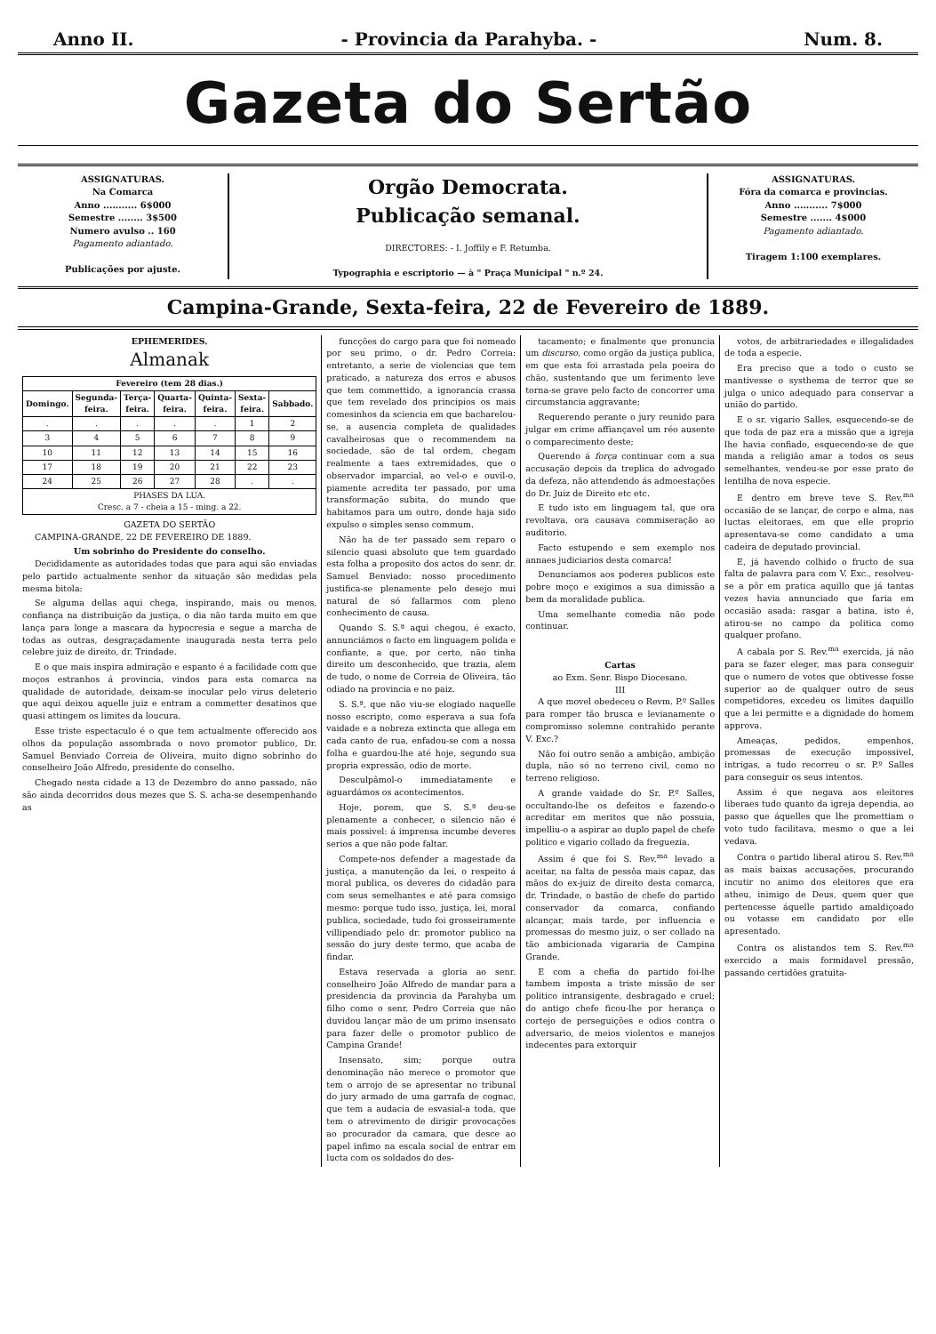Anno II. - Provincia da Parahyba. - Num. 8.
Gazeta do Sertão
ASSIGNATURAS.
Na Comarca
Anno ........... 6$000
Semestre ........ 3$500
Numero avulso .. 160
Pagamento adiantado.
Publicações por ajuste.
Orgão Democrata.
Publicação semanal.
DIRECTORES: - I. Joffily e F. Retumba.
Typographia e escriptorio — à " Praça Municipal " n.º 24.
ASSIGNATURAS.
Fóra da comarca e provincias.
Anno ........... 7$000
Semestre ....... 4$000
Pagamento adiantado.
Tiragem 1:100 exemplares.
Campina-Grande, Sexta-feira, 22 de Fevereiro de 1889.
EPHEMERIDES.
Almanak
| Fevereiro (tem 28 dias.) | | | | | | |
| --- | --- | --- | --- | --- | --- | --- |
| Domingo. | Segunda-feira. | Terça-feira. | Quarta-feira. | Quinta-feira. | Sexta-feira. | Sabbado. |
| . | . | . | . | . | 1 | 2 |
| 3 | 4 | 5 | 6 | 7 | 8 | 9 |
| 10 | 11 | 12 | 13 | 14 | 15 | 16 |
| 17 | 18 | 19 | 20 | 21 | 22 | 23 |
| 24 | 25 | 26 | 27 | 28 | . | . |
| PHASES DA LUA. Cresc. a 7 - cheia a 15 - ming. a 22. | | | | | | |
GAZETA DO SERTÃO
CAMPINA-GRANDE, 22 DE FEVEREIRO DE 1889.
Um sobrinho do Presidente do conselho.
Decididamente as autoridades todas que para aqui são enviadas pelo partido actualmente senhor da situação são medidas pela mesma bitola:
Se alguma dellas aqui chega, inspirando, mais ou menos, confiança na distribuição da justiça, o dia não tarda muito em que lança para longe a mascara da hypocresia e segue a marcha de todas as outras, desgraçadamente inaugurada nesta terra pelo celebre juiz de direito, dr. Trindade.
E o que mais inspira admiração e espanto é a facilidade com que moços estranhos á provincia, vindos para esta comarca na qualidade de autoridade, deixam-se inocular pelo virus deleterio que aqui deixou aquelle juiz e entram a commetter desatinos que quasi attingem os limites da loucura.
Esse triste espectaculo é o que tem actualmente offerecido aos olhos da população assombrada o novo promotor publico, Dr. Samuel Benviado Correia de Oliveira, muito digno sobrinho do conselheiro João Alfredo, presidente do conselho.
Chegado nesta cidade a 13 de Dezembro do anno passado, não são ainda decorridos dous mezes que S. S. acha-se desempenhando as
funcções do cargo para que foi nomeado por seu primo, o dr. Pedro Correia: entretanto, a serie de violencias que tem praticado, a natureza dos erros e abusos que tem commettido, a ignorancia crassa que tem revelado dos principios os mais comesinhos da sciencia em que bacharelou-se, a ausencia completa de qualidades cavalheirosas que o recommendem na sociedade, são de tal ordem, chegam realmente a taes extremidades, que o observador imparcial, ao vel-o e ouvil-o, piamente acredita ter passado, por uma transformação subita, do mundo que habitamos para um outro, donde haja sido expulso o simples senso commum.
Não ha de ter passado sem reparo o silencio quasi absoluto que tem guardado esta folha a proposito dos actos do senr. dr. Samuel Benviado: nosso procedimento justifica-se plenamente pelo desejo mui natural de só fallarmos com pleno conhecimento de causa.
Quando S. S.ª aqui chegou, é exacto, annunciámos o facto em linguagem polida e confiante, a que, por certo, não tinha direito um desconhecido, que trazia, alem de tudo, o nome de Correia de Oliveira, tão odiado na provincia e no paiz.
S. S.ª, que não viu-se elogiado naquelle nosso escripto, como esperava a sua fofa vaidade e a nobreza extincta que allega em cada canto de rua, enfadou-se com a nossa folha e guardou-lhe até hoje, segundo sua propria expressão, odio de morte.
Desculpâmol-o immediatamente e aguardámos os acontecimentos.
Hoje, porem, que S. S.ª deu-se plenamente a conhecer, o silencio não é mais possivel: á imprensa incumbe deveres serios a que não pode faltar.
Compete-nos defender a magestade da justiça, a manutenção da lei, o respeito á moral publica, os deveres do cidadão para com seus semelhantes e até para comsigo mesmo: porque tudo isso, justiça, lei, moral publica, sociedade, tudo foi grosseiramente villipendiado pelo dr. promotor publico na sessão do jury deste termo, que acaba de findar.
Estava reservada a gloria ao senr. conselheiro João Alfredo de mandar para a presidencia da provincia da Parahyba um filho como o senr. Pedro Correia que não duvidou lançar mão de um primo insensato para fazer delle o promotor publico de Campina Grande!
Insensato, sim; porque outra denominação não merece o promotor que tem o arrojo de se apresentar no tribunal do jury armado de uma garrafa de cognac, que tem a audacia de esvasial-a toda, que tem o atrevimento de dirigir provocações ao procurador da camara, que desce ao papel infimo na escala social de entrar em lucta com os soldados do des-
tacamento; e finalmente que pronuncia um discurso, como orgão da justiça publica, em que esta foi arrastada pela poeira do chão, sustentando que um ferimento leve torna-se grave pelo facto de concorrer uma circumstancia aggravante;
Requerendo perante o jury reunido para julgar em crime affiançavel um réo ausente o comparecimento deste;
Querendo á força continuar com a sua accusação depois da treplica do advogado da defeza, não attendendo ás admoestações do Dr. Juiz de Direito etc etc.
E tudo isto em linguagem tal, que ora revoltava, ora causava commiseração ao auditorio.
Facto estupendo e sem exemplo nos annaes judiciarios desta comarca!
Denunciamos aos poderes publicos este pobre moço e exigimos a sua dimissão a bem da moralidade publica.
Uma semelhante comedia não pode continuar.
Cartas
ao Exm. Senr. Bispo Diocesano.
III
A que movel obedeceu o Revm. P.º Salles para romper tão brusca e levianamente o compromisso solemne contrahido perante V. Exc.?
Não foi outro senão a ambição, ambição dupla, não só no terreno civil, como no terreno religioso.
A grande vaidade do Sr. P.º Salles, occultando-lhe os defeitos e fazendo-o acreditar em meritos que não possuia, impelliu-o a aspirar ao duplo papel de chefe politico e vigario collado da freguezia.
Assim é que foi S. Rev.<sup>ma</sup> levado a aceitar, na falta de pessôa mais capaz, das mãos do ex-juiz de direito desta comarca, dr. Trindade, o bastão de chefe do partido conservador da comarca, confiando alcançar, mais tarde, por influencia e promessas do mesmo juiz, o ser collado na tão ambicionada vigararia de Campina Grande.
E com a chefia do partido foi-lhe tambem imposta a triste missão de ser politico intransigente, desbragado e cruel; do antigo chefe ficou-lhe por herança o cortejo de perseguições e odios contra o adversario, de meios violentos e manejos indecentes para extorquir
votos, de arbitrariedades e illegalidades de toda a especie.
Era preciso que a todo o custo se mantivesse o systhema de terror que se julga o unico adequado para conservar a união do partido.
E o sr. vigario Salles, esquecendo-se de que toda de paz era a missão que a igreja lhe havia confiado, esquecendo-se de que manda a religião amar a todos os seus semelhantes, vendeu-se por esse prato de lentilha de nova especie.
E dentro em breve teve S. Rev.<sup>ma</sup> occasião de se lançar, de corpo e alma, nas luctas eleitoraes, em que elle proprio apresentava-se como candidato a uma cadeira de deputado provincial.
E, já havendo colhido o fructo de sua falta de palavra para com V. Exc., resolveu-se a pôr em pratica aquillo que já tantas vezes havia annunciado que faria em occasião asada: rasgar a batina, isto é, atirou-se no campo da politica como qualquer profano.
A cabala por S. Rev.<sup>ma</sup> exercida, já não para se fazer eleger, mas para conseguir que o numero de votos que obtivesse fosse superior ao de qualquer outro de seus competidores, excedeu os limites daquillo que a lei permitte e a dignidade do homem approva.
Ameaças, pedidos, empenhos, promessas de execução impossivel, intrigas, a tudo recorreu o sr. P.º Salles para conseguir os seus intentos.
Assim é que negava aos eleitores liberaes tudo quanto da igreja dependia, ao passo que áquelles que lhe promettiam o voto tudo facilitava, mesmo o que a lei vedava.
Contra o partido liberal atirou S. Rev.<sup>ma</sup> as mais baixas accusações, procurando incutir no animo dos eleitores que era atheu, inimigo de Deus, quem quer que pertencesse áquelle partido amaldiçoado ou votasse em candidato por elle apresentado.
Contra os alistandos tem S. Rev.<sup>ma</sup> exercido a mais formidavel pressão, passando certidões gratuita-